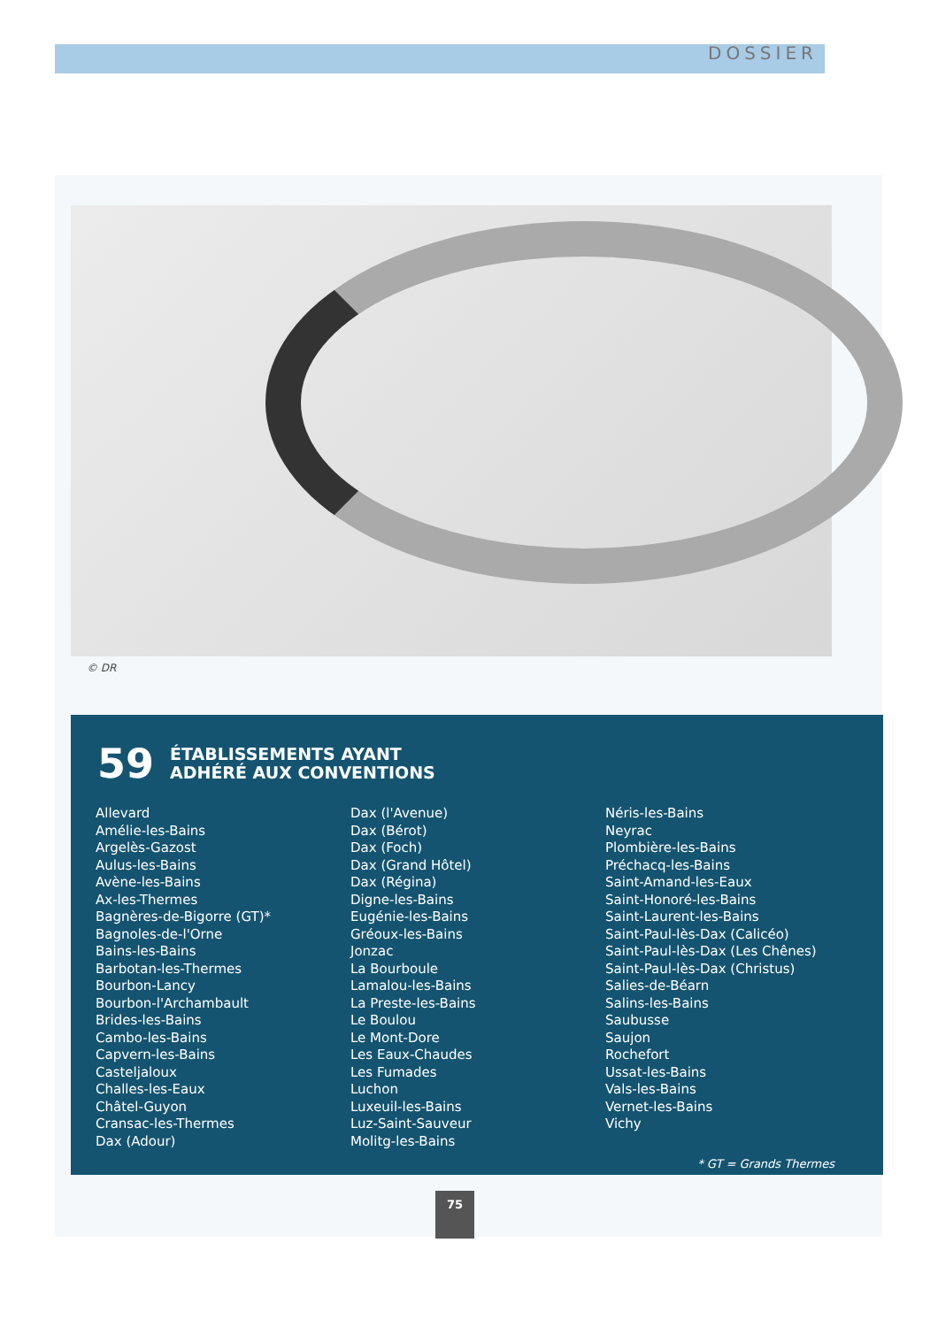DOSSIER
© DR
59 ÉTABLISSEMENTS AYANT
ADHÉRÉ AUX CONVENTIONS
Allevard
Amélie-les-Bains
Argelès-Gazost
Aulus-les-Bains
Avène-les-Bains
Ax-les-Thermes
Bagnères-de-Bigorre (GT)*
Bagnoles-de-l'Orne
Bains-les-Bains
Barbotan-les-Thermes
Bourbon-Lancy
Bourbon-l'Archambault
Brides-les-Bains
Cambo-les-Bains
Capvern-les-Bains
Casteljaloux
Challes-les-Eaux
Châtel-Guyon
Cransac-les-Thermes
Dax (Adour)
Dax (l'Avenue)
Dax (Bérot)
Dax (Foch)
Dax (Grand Hôtel)
Dax (Régina)
Digne-les-Bains
Eugénie-les-Bains
Gréoux-les-Bains
Jonzac
La Bourboule
Lamalou-les-Bains
La Preste-les-Bains
Le Boulou
Le Mont-Dore
Les Eaux-Chaudes
Les Fumades
Luchon
Luxeuil-les-Bains
Luz-Saint-Sauveur
Molitg-les-Bains
Néris-les-Bains
Neyrac
Plombière-les-Bains
Préchacq-les-Bains
Saint-Amand-les-Eaux
Saint-Honoré-les-Bains
Saint-Laurent-les-Bains
Saint-Paul-lès-Dax (Calicéo)
Saint-Paul-lès-Dax (Les Chênes)
Saint-Paul-lès-Dax (Christus)
Salies-de-Béarn
Salins-les-Bains
Saubusse
Saujon
Rochefort
Ussat-les-Bains
Vals-les-Bains
Vernet-les-Bains
Vichy
* GT = Grands Thermes
75